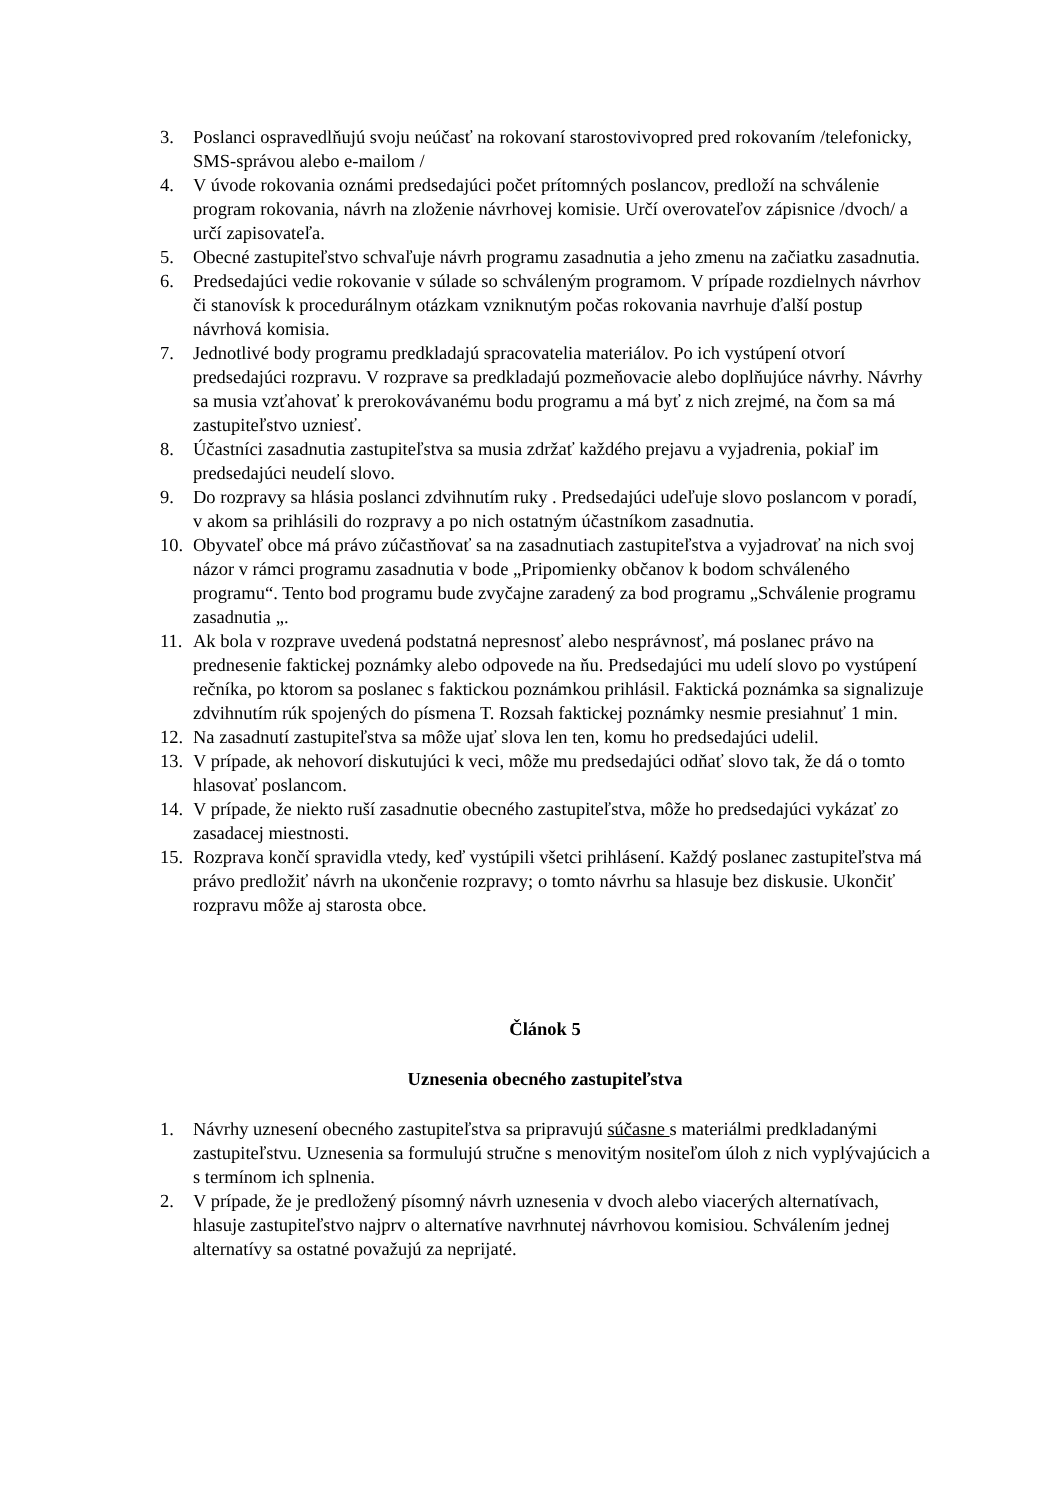3. Poslanci ospravedlňujú svoju neúčasť na rokovaní starostovivopred pred rokovaním /telefonicky, SMS-správou alebo e-mailom /
4. V úvode rokovania oznámi predsedajúci počet prítomných poslancov, predloží na schválenie program rokovania, návrh na zloženie návrhovej komisie. Určí overovateľov zápisnice /dvoch/ a určí zapisovateľa.
5. Obecné zastupiteľstvo schvaľuje návrh programu zasadnutia a jeho zmenu na začiatku zasadnutia.
6. Predsedajúci vedie rokovanie v súlade so schváleným programom. V prípade rozdielnych návrhov či stanovísk k procedurálnym otázkam vzniknutým počas rokovania navrhuje ďalší postup návrhová komisia.
7. Jednotlivé body programu predkladajú spracovatelia materiálov. Po ich vystúpení otvorí predsedajúci rozpravu. V rozprave sa predkladajú pozmeňovacie alebo doplňujúce návrhy. Návrhy sa musia vzťahovať k prerokovávanému bodu programu a má byť z nich zrejmé, na čom sa má zastupiteľstvo uzniesť.
8. Účastníci zasadnutia zastupiteľstva sa musia zdržať každého prejavu a vyjadrenia, pokiaľ im predsedajúci neudelí slovo.
9. Do rozpravy sa hlásia poslanci zdvihnutím ruky . Predsedajúci udeľuje slovo poslancom v poradí, v akom sa prihlásili do rozpravy a po nich ostatným účastníkom zasadnutia.
10. Obyvateľ obce má právo zúčastňovať sa na zasadnutiach zastupiteľstva a vyjadrovať na nich svoj názor v rámci programu zasadnutia v bode „Pripomienky občanov k bodom schváleného programu“. Tento bod programu bude zvyčajne zaradený za bod programu „Schválenie programu zasadnutia „.
11. Ak bola v rozprave uvedená podstatná nepresnosť alebo nesprávnosť, má poslanec právo na prednesenie faktickej poznámky alebo odpovede na ňu. Predsedajúci mu udelí slovo po vystúpení rečníka, po ktorom sa poslanec s faktickou poznámkou prihlásil. Faktická poznámka sa signalizuje zdvihnutím rúk spojených do písmena T. Rozsah faktickej poznámky nesmie presiahnuť 1 min.
12. Na zasadnutí zastupiteľstva sa môže ujať slova len ten, komu ho predsedajúci udelil.
13. V prípade, ak nehovorí diskutujúci k veci, môže mu predsedajúci odňať slovo tak, že dá o tomto hlasovať poslancom.
14. V prípade, že niekto ruší zasadnutie obecného zastupiteľstva, môže ho predsedajúci vykázať zo zasadacej miestnosti.
15. Rozprava končí spravidla vtedy, keď vystúpili všetci prihlásení. Každý poslanec zastupiteľstva má právo predložiť návrh na ukončenie rozpravy; o tomto návrhu sa hlasuje bez diskusie. Ukončiť rozpravu môže aj starosta obce.
Článok 5
Uznesenia obecného zastupiteľstva
1. Návrhy uznesení obecného zastupiteľstva sa pripravujú súčasne s materiálmi predkladanými zastupiteľstvu. Uznesenia sa formulujú stručne s menovitým nositeľom úloh z nich vyplývajúcich a s termínom ich splnenia.
2. V prípade, že je predložený písomný návrh uznesenia v dvoch alebo viacerých alternatívach, hlasuje zastupiteľstvo najprv o alternatíve navrhnutej návrhovou komisiou. Schválením jednej alternatívy sa ostatné považujú za neprijaté.